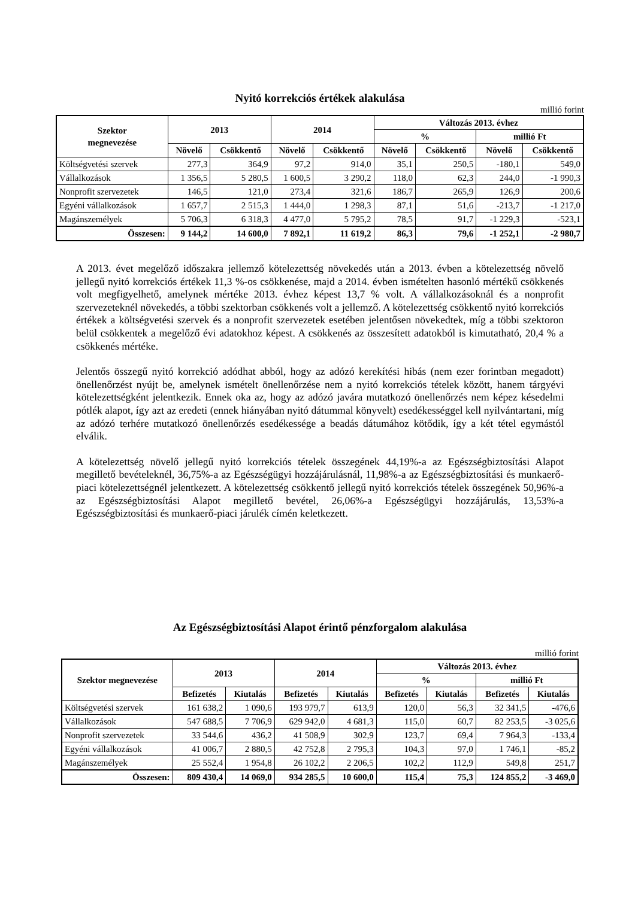Nyitó korrekciós értékek alakulása
millió forint
| Szektor megnevezése | 2013 | | 2014 | | Változás 2013. évhez | | | |
| --- | --- | --- | --- | --- | --- | --- | --- | --- |
| | | | | | % | | millió Ft | |
| | Növelő | Csökkentő | Növelő | Csökkentő | Növelő | Csökkentő | Növelő | Csökkentő |
| Költségvetési szervek | 277,3 | 364,9 | 97,2 | 914,0 | 35,1 | 250,5 | -180,1 | 549,0 |
| Vállalkozások | 1 356,5 | 5 280,5 | 1 600,5 | 3 290,2 | 118,0 | 62,3 | 244,0 | -1 990,3 |
| Nonprofit szervezetek | 146,5 | 121,0 | 273,4 | 321,6 | 186,7 | 265,9 | 126,9 | 200,6 |
| Egyéni vállalkozások | 1 657,7 | 2 515,3 | 1 444,0 | 1 298,3 | 87,1 | 51,6 | -213,7 | -1 217,0 |
| Magánszemélyek | 5 706,3 | 6 318,3 | 4 477,0 | 5 795,2 | 78,5 | 91,7 | -1 229,3 | -523,1 |
| Összesen: | 9 144,2 | 14 600,0 | 7 892,1 | 11 619,2 | 86,3 | 79,6 | -1 252,1 | -2 980,7 |
A 2013. évet megelőző időszakra jellemző kötelezettség növekedés után a 2013. évben a kötelezettség növelő jellegű nyitó korrekciós értékek 11,3 %-os csökkenése, majd a 2014. évben ismételten hasonló mértékű csökkenés volt megfigyelhető, amelynek mértéke 2013. évhez képest 13,7 % volt. A vállalkozásoknál és a nonprofit szervezeteknél növekedés, a többi szektorban csökkenés volt a jellemző. A kötelezettség csökkentő nyitó korrekciós értékek a költségvetési szervek és a nonprofit szervezetek esetében jelentősen növekedtek, míg a többi szektoron belül csökkentek a megelőző évi adatokhoz képest. A csökkenés az összesített adatokból is kimutatható, 20,4 % a csökkenés mértéke.
Jelentős összegű nyitó korrekció adódhat abból, hogy az adózó kerekítési hibás (nem ezer forintban megadott) önellenőrzést nyújt be, amelynek ismételt önellenőrzése nem a nyitó korrekciós tételek között, hanem tárgyévi kötelezettségként jelentkezik. Ennek oka az, hogy az adózó javára mutatkozó önellenőrzés nem képez késedelmi pótlék alapot, így azt az eredeti (ennek hiányában nyitó dátummal könyvelt) esedékességgel kell nyilvántartani, míg az adózó terhére mutatkozó önellenőrzés esedékessége a beadás dátumához kötődik, így a két tétel egymástól elválik.
A kötelezettség növelő jellegű nyitó korrekciós tételek összegének 44,19%-a az Egészségbiztosítási Alapot megillető bevételeknél, 36,75%-a az Egészségügyi hozzájárulásnál, 11,98%-a az Egészségbiztosítási és munkaerő-piaci kötelezettségnél jelentkezett. A kötelezettség csökkentő jellegű nyitó korrekciós tételek összegének 50,96%-a az Egészségbiztosítási Alapot megillető bevétel, 26,06%-a Egészségügyi hozzájárulás, 13,53%-a Egészségbiztosítási és munkaerő-piaci járulék címén keletkezett.
Az Egészségbiztosítási Alapot érintő pénzforgalom alakulása
millió forint
| Szektor megnevezése | 2013 | | 2014 | | Változás 2013. évhez | | | |
| --- | --- | --- | --- | --- | --- | --- | --- | --- |
| | | | | | % | | millió Ft | |
| | Befizetés | Kiutalás | Befizetés | Kiutalás | Befizetés | Kiutalás | Befizetés | Kiutalás |
| Költségvetési szervek | 161 638,2 | 1 090,6 | 193 979,7 | 613,9 | 120,0 | 56,3 | 32 341,5 | -476,6 |
| Vállalkozások | 547 688,5 | 7 706,9 | 629 942,0 | 4 681,3 | 115,0 | 60,7 | 82 253,5 | -3 025,6 |
| Nonprofit szervezetek | 33 544,6 | 436,2 | 41 508,9 | 302,9 | 123,7 | 69,4 | 7 964,3 | -133,4 |
| Egyéni vállalkozások | 41 006,7 | 2 880,5 | 42 752,8 | 2 795,3 | 104,3 | 97,0 | 1 746,1 | -85,2 |
| Magánszemélyek | 25 552,4 | 1 954,8 | 26 102,2 | 2 206,5 | 102,2 | 112,9 | 549,8 | 251,7 |
| Összesen: | 809 430,4 | 14 069,0 | 934 285,5 | 10 600,0 | 115,4 | 75,3 | 124 855,2 | -3 469,0 |